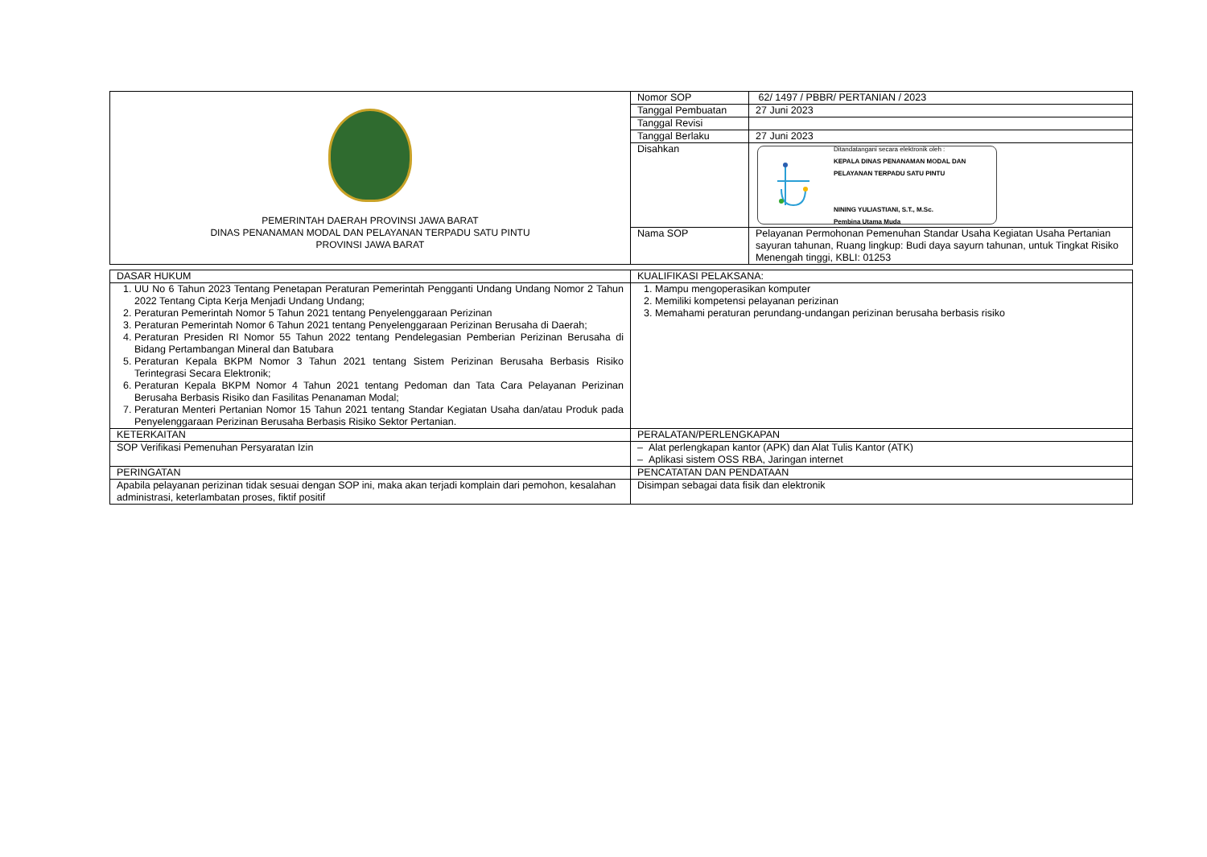| PEMERINTAH DAERAH PROVINSI JAWA BARAT DINAS PENANAMAN MODAL DAN PELAYANAN TERPADU SATU PINTU PROVINSI JAWA BARAT | Nomor SOP | 62/ 1497 / PBBR/ PERTANIAN / 2023 |
| | Tanggal Pembuatan | 27 Juni 2023 |
| | Tanggal Revisi | |
| | Tanggal Berlaku | 27 Juni 2023 |
| | Disahkan | Ditandatangani secara elektronik oleh : KEPALA DINAS PENANAMAN MODAL DAN PELAYANAN TERPADU SATU PINTU NINING YULIASTIANI, S.T., M.Sc. Pembina Utama Muda |
| | Nama SOP | Pelayanan Permohonan Pemenuhan Standar Usaha Kegiatan Usaha Pertanian sayuran tahunan, Ruang lingkup: Budi daya sayurn tahunan, untuk Tingkat Risiko Menengah tinggi, KBLI: 01253 |
| DASAR HUKUM | KUALIFIKASI PELAKSANA: |
| 1. UU No 6 Tahun 2023 Tentang Penetapan Peraturan Pemerintah Pengganti Undang Undang Nomor 2 Tahun 2022 Tentang Cipta Kerja Menjadi Undang Undang; 2. Peraturan Pemerintah Nomor 5 Tahun 2021 tentang Penyelenggaraan Perizinan 3. Peraturan Pemerintah Nomor 6 Tahun 2021 tentang Penyelenggaraan Perizinan Berusaha di Daerah; 4. Peraturan Presiden RI Nomor 55 Tahun 2022 tentang Pendelegasian Pemberian Perizinan Berusaha di Bidang Pertambangan Mineral dan Batubara 5. Peraturan Kepala BKPM Nomor 3 Tahun 2021 tentang Sistem Perizinan Berusaha Berbasis Risiko Terintegrasi Secara Elektronik; 6. Peraturan Kepala BKPM Nomor 4 Tahun 2021 tentang Pedoman dan Tata Cara Pelayanan Perizinan Berusaha Berbasis Risiko dan Fasilitas Penanaman Modal; 7. Peraturan Menteri Pertanian Nomor 15 Tahun 2021 tentang Standar Kegiatan Usaha dan/atau Produk pada Penyelenggaraan Perizinan Berusaha Berbasis Risiko Sektor Pertanian. | 1. Mampu mengoperasikan komputer 2. Memiliki kompetensi pelayanan perizinan 3. Memahami peraturan perundang-undangan perizinan berusaha berbasis risiko |
| KETERKAITAN | PERALATAN/PERLENGKAPAN |
| SOP Verifikasi Pemenuhan Persyaratan Izin | – Alat perlengkapan kantor (APK) dan Alat Tulis Kantor (ATK) – Aplikasi sistem OSS RBA, Jaringan internet |
| PERINGATAN | PENCATATAN DAN PENDATAAN |
| Apabila pelayanan perizinan tidak sesuai dengan SOP ini, maka akan terjadi komplain dari pemohon, kesalahan administrasi, keterlambatan proses, fiktif positif | Disimpan sebagai data fisik dan elektronik |